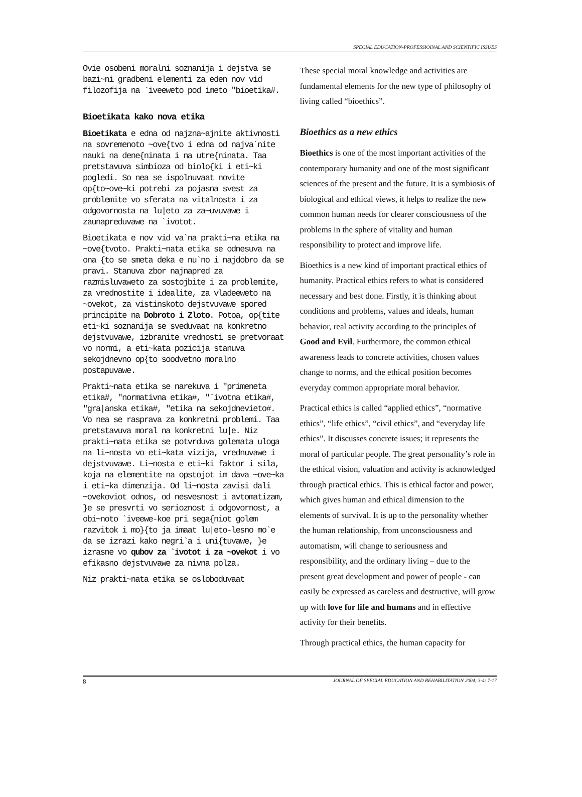SPECIAL EDUCATION-PROFESSIOINAL AND SCIENTIFIC ISSUES
Ovie osobeni moralni soznanija i dejstva se bazi~ni gradbeni elementi za eden nov vid filozofija na `iveeweto pod imeto "bioetika#.
Bioetikata kako nova etika
Bioetikata e edna od najzna~ajnite aktivnosti na sovremenoto ~ove{tvo i edna od najva`nite nauki na dene{ninata i na utre{ninata. Taa pretstavuva simbioza od biolo{ki i eti~ki pogledi. So nea se ispolnuvaat novite op{to~ove~ki potrebi za pojasna svest za problemite vo sferata na vitalnosta i za odgovornosta na lu|eto za za~uvuvawe i zaunapreduvawe na `ivotot.
Bioetikata e nov vid va`na prakti~na etika na ~ove{tvoto. Prakti~nata etika se odnesuva na ona {to se smeta deka e nu`no i najdobro da se pravi. Stanuva zbor najnapred za razmisluvaweto za sostojbite i za problemite, za vrednostite i idealite, za vladeeweto na ~ovekot, za vistinskoto dejstvuvawe spored principite na Dobroto i Zloto. Potoa, op{tite eti~ki soznanija se sveduvaat na konkretno dejstvuvawe, izbranite vrednosti se pretvoraat vo normi, a eti~kata pozicija stanuva sekojdnevno op{to soodvetno moralno postapuvawe.
Prakti~nata etika se narekuva i "primeneta etika#, "normativna etika#, "`ivotna etika#, "gra|anska etika#, "etika na sekojdnevieto#. Vo nea se rasprava za konkretni problemi. Taa pretstavuva moral na konkretni lu|e. Niz prakti~nata etika se potvrduva golemata uloga na li~nosta vo eti~kata vizija, vrednuvawe i dejstvuvawe. Li~nosta e eti~ki faktor i sila, koja na elementite na opstojot im dava ~ove~ka i eti~ka dimenzija. Od li~nosta zavisi dali ~ovekoviot odnos, od nesvesnost i avtomatizam, }e se presvrti vo serioznost i odgovornost, a obi~noto `iveewe-koe pri sega{niot golem razvitok i mo}{to ja imaat lu|eto-lesno mo`e da se izrazi kako negri`a i uni{tuvawe, }e izrasne vo qubov za `ivotot i za ~ovekot i vo efikasno dejstvuvawe za nivna polza.
Niz prakti~nata etika se osloboduvaat
These special moral knowledge and activities are fundamental elements for the new type of philosophy of living called “bioethics”.
Bioethics as a new ethics
Bioethics is one of the most important activities of the contemporary humanity and one of the most significant sciences of the present and the future. It is a symbiosis of biological and ethical views, it helps to realize the new common human needs for clearer consciousness of the problems in the sphere of vitality and human responsibility to protect and improve life.
Bioethics is a new kind of important practical ethics of humanity. Practical ethics refers to what is considered necessary and best done. Firstly, it is thinking about conditions and problems, values and ideals, human behavior, real activity according to the principles of Good and Evil. Furthermore, the common ethical awareness leads to concrete activities, chosen values change to norms, and the ethical position becomes everyday common appropriate moral behavior.
Practical ethics is called “applied ethics”, “normative ethics”, “life ethics”, “civil ethics”, and “everyday life ethics”. It discusses concrete issues; it represents the moral of particular people. The great personality’s role in the ethical vision, valuation and activity is acknowledged through practical ethics. This is ethical factor and power, which gives human and ethical dimension to the elements of survival. It is up to the personality whether the human relationship, from unconsciousness and automatism, will change to seriousness and responsibility, and the ordinary living – due to the present great development and power of people - can easily be expressed as careless and destructive, will grow up with love for life and humans and in effective activity for their benefits.
Through practical ethics, the human capacity for
8 JOURNAL OF SPECIAL EDUCATION AND REHABILITATION 2004; 3-4: 7-17